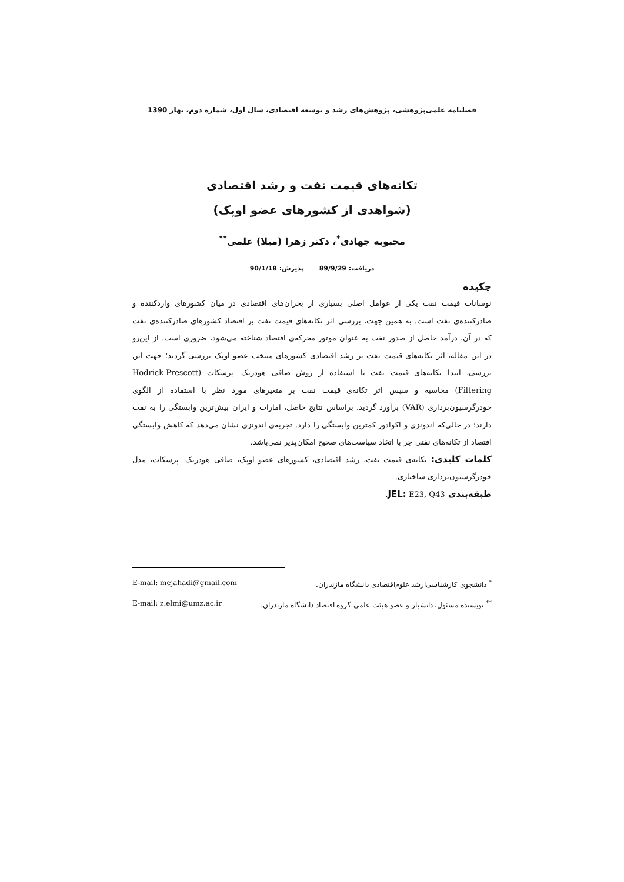فصلنامه علمی‌پژوهشی، پژوهش‌های رشد و توسعه اقتصادی، سال اول، شماره دوم، بهار 1390
تکانه‌های قیمت نفت و رشد اقتصادی
(شواهدی از کشورهای عضو اوپک)
محبوبه جهادی<sup>*</sup>، دکتر زهرا (میلا) علمی<sup>**</sup>
دریافت: 89/9/29 پذیرش: 90/1/18
چکیده
نوسانات قیمت نفت یکی از عوامل اصلی بسیاری از بحران‌های اقتصادی در میان کشورهای واردکننده و صادرکننده‌ی نفت است. به همین جهت، بررسی اثر تکانه‌های قیمت نفت بر اقتصاد کشورهای صادرکننده‌ی نفت که در آن، درآمد حاصل از صدور نفت به عنوان موتور محرکه‌ی اقتصاد شناخته می‌شود، ضروری است. از این‌رو در این مقاله، اثر تکانه‌های قیمت نفت بر رشد اقتصادی کشورهای منتخب عضو اوپک بررسی گردید؛ جهت این بررسی، ابتدا تکانه‌های قیمت نفت با استفاده از روش صافی هودریک- پرسکات (Hodrick-Prescott Filtering) محاسبه و سپس اثر تکانه‌ی قیمت نفت بر متغیرهای مورد نظر با استفاده از الگوی خودرگرسیون‌برداری (VAR) برآورد گردید. براساس نتایج حاصل، امارات و ایران بیش‌ترین وابستگی را به نفت دارند؛ در حالی‌که اندونزی و اکوادور کمترین وابستگی را دارد. تجربه‌ی اندونزی نشان می‌دهد که کاهش وابستگی اقتصاد از تکانه‌های نفتی جز با اتخاذ سیاست‌های صحیح امکان‌پذیر نمی‌باشد.
کلمات کلیدی: تکانه‌ی قیمت نفت، رشد اقتصادی، کشورهای عضو اوپک، صافی هودریک- پرسکات، مدل خودرگرسیون‌برداری ساختاری.
طبقه‌بندی JEL: E23, Q43.
<sup>*</sup> دانشجوی کارشناسی‌ارشد علوم‌اقتصادی دانشگاه مازندران. E-mail: mejahadi@gmail.com
<sup>**</sup> نویسنده مسئول، دانشیار و عضو هیئت علمی گروه اقتصاد دانشگاه مازندران. E-mail: z.elmi@umz.ac.ir